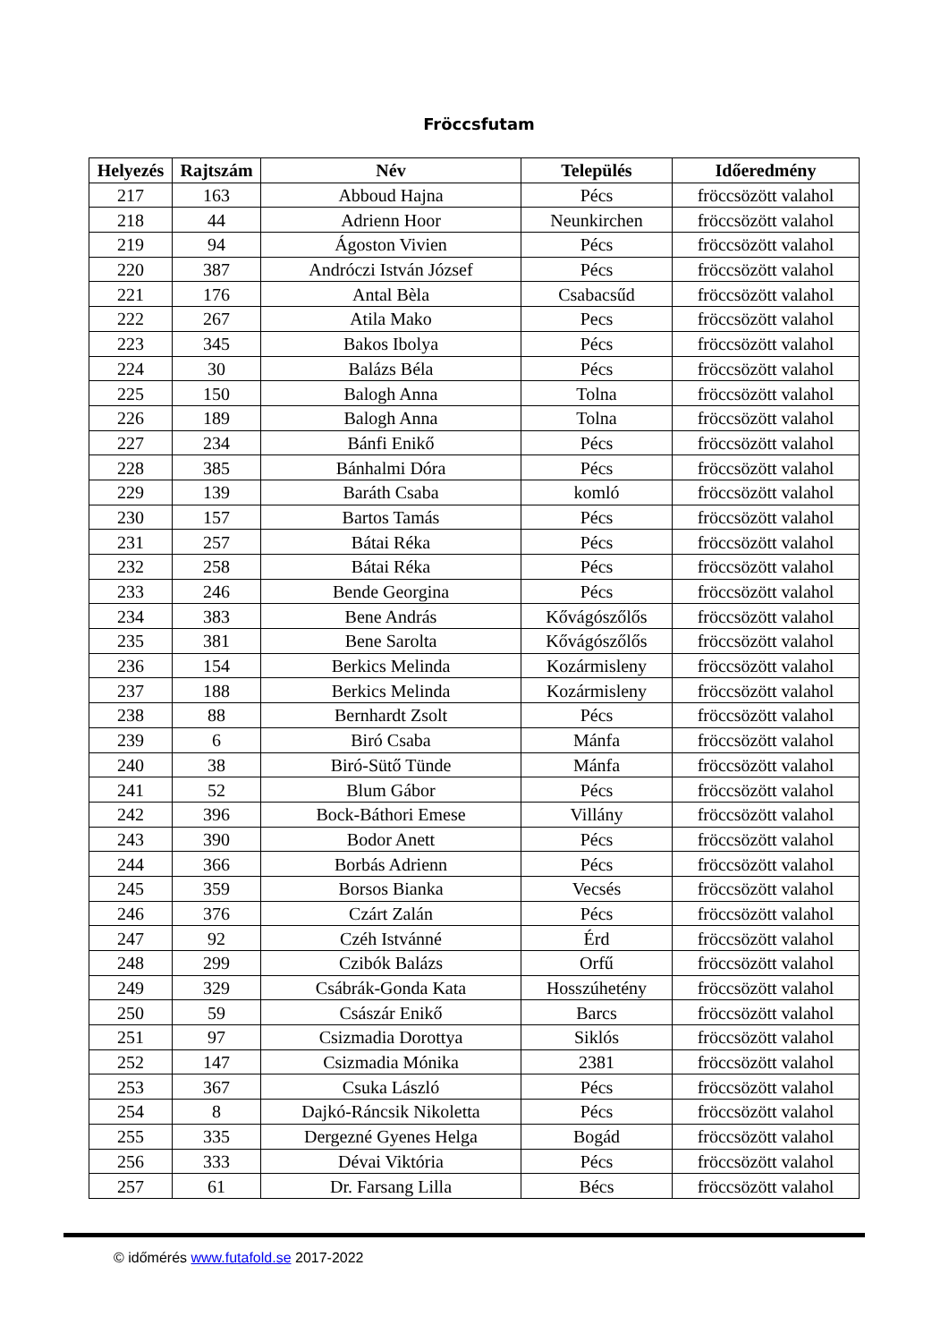Fröccsfutam
| Helyezés | Rajtszám | Név | Település | Időeredmény |
| --- | --- | --- | --- | --- |
| 217 | 163 | Abboud Hajna | Pécs | fröccsözött valahol |
| 218 | 44 | Adrienn Hoor | Neunkirchen | fröccsözött valahol |
| 219 | 94 | Ágoston Vivien | Pécs | fröccsözött valahol |
| 220 | 387 | Andróczi István József | Pécs | fröccsözött valahol |
| 221 | 176 | Antal Bèla | Csabacsűd | fröccsözött valahol |
| 222 | 267 | Atila Mako | Pecs | fröccsözött valahol |
| 223 | 345 | Bakos Ibolya | Pécs | fröccsözött valahol |
| 224 | 30 | Balázs Béla | Pécs | fröccsözött valahol |
| 225 | 150 | Balogh Anna | Tolna | fröccsözött valahol |
| 226 | 189 | Balogh Anna | Tolna | fröccsözött valahol |
| 227 | 234 | Bánfi Enikő | Pécs | fröccsözött valahol |
| 228 | 385 | Bánhalmi Dóra | Pécs | fröccsözött valahol |
| 229 | 139 | Baráth Csaba | komló | fröccsözött valahol |
| 230 | 157 | Bartos Tamás | Pécs | fröccsözött valahol |
| 231 | 257 | Bátai Réka | Pécs | fröccsözött valahol |
| 232 | 258 | Bátai Réka | Pécs | fröccsözött valahol |
| 233 | 246 | Bende Georgina | Pécs | fröccsözött valahol |
| 234 | 383 | Bene András | Kővágószőlős | fröccsözött valahol |
| 235 | 381 | Bene Sarolta | Kővágószőlős | fröccsözött valahol |
| 236 | 154 | Berkics Melinda | Kozármisleny | fröccsözött valahol |
| 237 | 188 | Berkics Melinda | Kozármisleny | fröccsözött valahol |
| 238 | 88 | Bernhardt Zsolt | Pécs | fröccsözött valahol |
| 239 | 6 | Biró Csaba | Mánfa | fröccsözött valahol |
| 240 | 38 | Biró-Sütő Tünde | Mánfa | fröccsözött valahol |
| 241 | 52 | Blum Gábor | Pécs | fröccsözött valahol |
| 242 | 396 | Bock-Báthori Emese | Villány | fröccsözött valahol |
| 243 | 390 | Bodor Anett | Pécs | fröccsözött valahol |
| 244 | 366 | Borbás Adrienn | Pécs | fröccsözött valahol |
| 245 | 359 | Borsos Bianka | Vecsés | fröccsözött valahol |
| 246 | 376 | Czárt Zalán | Pécs | fröccsözött valahol |
| 247 | 92 | Czéh Istvánné | Érd | fröccsözött valahol |
| 248 | 299 | Czibók Balázs | Orfű | fröccsözött valahol |
| 249 | 329 | Csábrák-Gonda Kata | Hosszúhetény | fröccsözött valahol |
| 250 | 59 | Császár Enikő | Barcs | fröccsözött valahol |
| 251 | 97 | Csizmadia Dorottya | Siklós | fröccsözött valahol |
| 252 | 147 | Csizmadia Mónika | 2381 | fröccsözött valahol |
| 253 | 367 | Csuka László | Pécs | fröccsözött valahol |
| 254 | 8 | Dajkó-Ráncsik Nikoletta | Pécs | fröccsözött valahol |
| 255 | 335 | Dergezné Gyenes Helga | Bogád | fröccsözött valahol |
| 256 | 333 | Dévai Viktória | Pécs | fröccsözött valahol |
| 257 | 61 | Dr. Farsang Lilla | Bécs | fröccsözött valahol |
© időmérés www.futafold.se 2017-2022